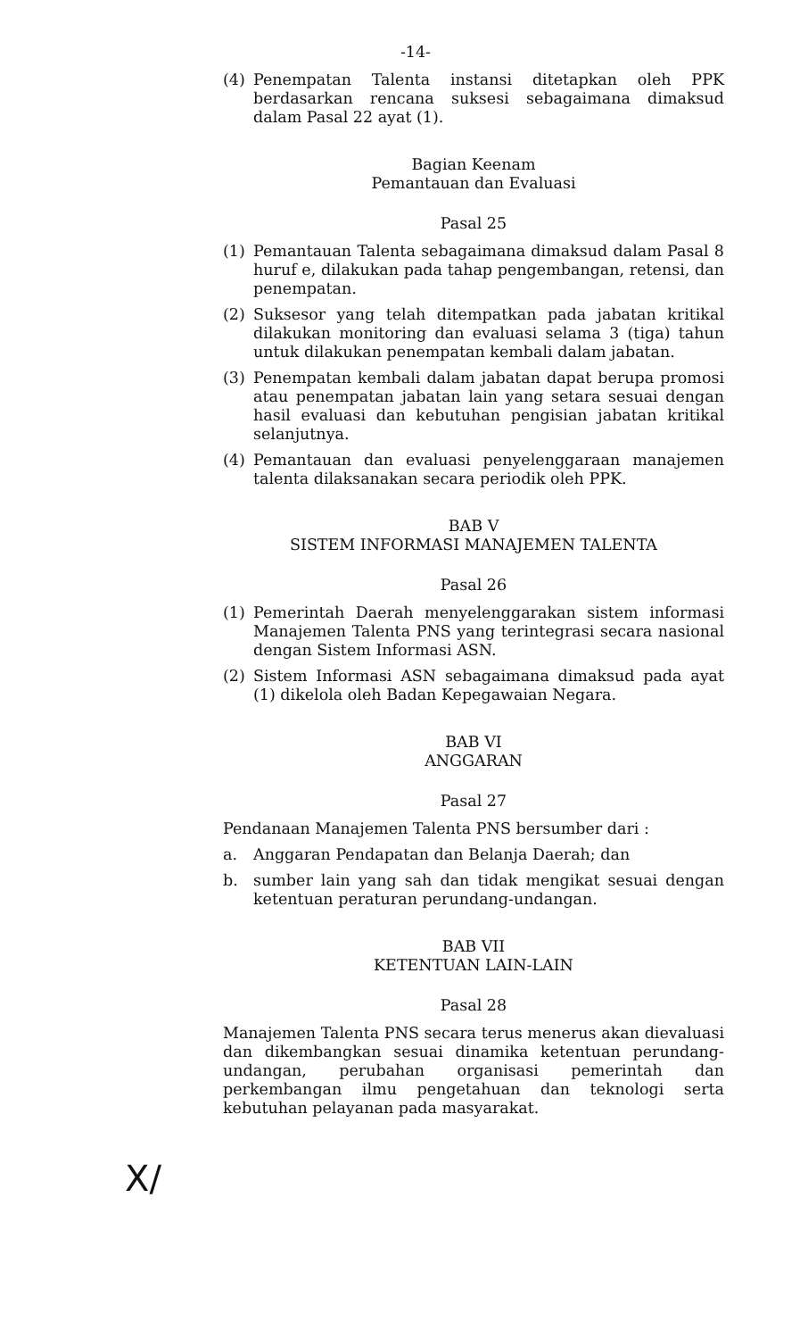-14-
(4) Penempatan Talenta instansi ditetapkan oleh PPK berdasarkan rencana suksesi sebagaimana dimaksud dalam Pasal 22 ayat (1).
Bagian Keenam
Pemantauan dan Evaluasi
Pasal 25
(1) Pemantauan Talenta sebagaimana dimaksud dalam Pasal 8 huruf e, dilakukan pada tahap pengembangan, retensi, dan penempatan.
(2) Suksesor yang telah ditempatkan pada jabatan kritikal dilakukan monitoring dan evaluasi selama 3 (tiga) tahun untuk dilakukan penempatan kembali dalam jabatan.
(3) Penempatan kembali dalam jabatan dapat berupa promosi atau penempatan jabatan lain yang setara sesuai dengan hasil evaluasi dan kebutuhan pengisian jabatan kritikal selanjutnya.
(4) Pemantauan dan evaluasi penyelenggaraan manajemen talenta dilaksanakan secara periodik oleh PPK.
BAB V
SISTEM INFORMASI MANAJEMEN TALENTA
Pasal 26
(1) Pemerintah Daerah menyelenggarakan sistem informasi Manajemen Talenta PNS yang terintegrasi secara nasional dengan Sistem Informasi ASN.
(2) Sistem Informasi ASN sebagaimana dimaksud pada ayat (1) dikelola oleh Badan Kepegawaian Negara.
BAB VI
ANGGARAN
Pasal 27
Pendanaan Manajemen Talenta PNS bersumber dari :
a. Anggaran Pendapatan dan Belanja Daerah; dan
b. sumber lain yang sah dan tidak mengikat sesuai dengan ketentuan peraturan perundang-undangan.
BAB VII
KETENTUAN LAIN-LAIN
Pasal 28
Manajemen Talenta PNS secara terus menerus akan dievaluasi dan dikembangkan sesuai dinamika ketentuan perundang-undangan, perubahan organisasi pemerintah dan perkembangan ilmu pengetahuan dan teknologi serta kebutuhan pelayanan pada masyarakat.
X/